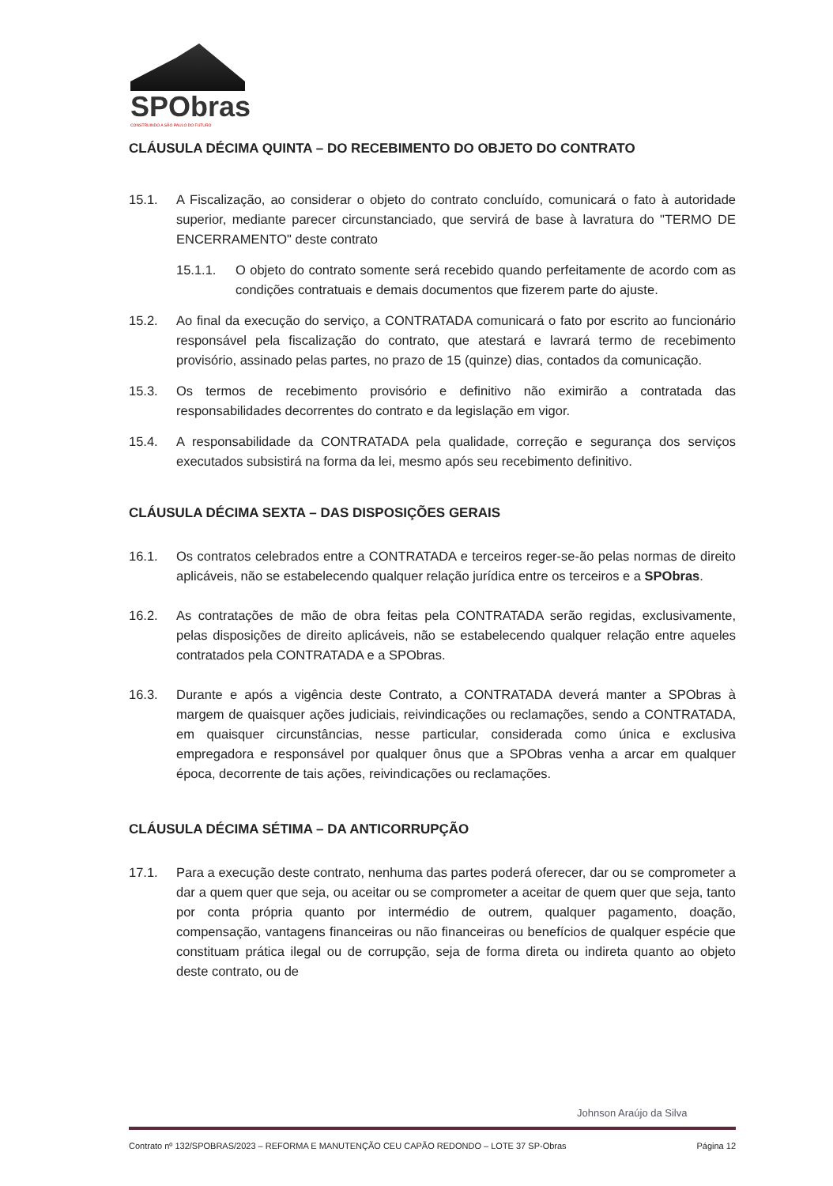SPObras
CONSTRUINDO A SÃO PAULO DO FUTURO
CLÁUSULA DÉCIMA QUINTA – DO RECEBIMENTO DO OBJETO DO CONTRATO
15.1. A Fiscalização, ao considerar o objeto do contrato concluído, comunicará o fato à autoridade superior, mediante parecer circunstanciado, que servirá de base à lavratura do "TERMO DE ENCERRAMENTO" deste contrato
15.1.1. O objeto do contrato somente será recebido quando perfeitamente de acordo com as condições contratuais e demais documentos que fizerem parte do ajuste.
15.2. Ao final da execução do serviço, a CONTRATADA comunicará o fato por escrito ao funcionário responsável pela fiscalização do contrato, que atestará e lavrará termo de recebimento provisório, assinado pelas partes, no prazo de 15 (quinze) dias, contados da comunicação.
15.3. Os termos de recebimento provisório e definitivo não eximirão a contratada das responsabilidades decorrentes do contrato e da legislação em vigor.
15.4. A responsabilidade da CONTRATADA pela qualidade, correção e segurança dos serviços executados subsistirá na forma da lei, mesmo após seu recebimento definitivo.
CLÁUSULA DÉCIMA SEXTA – DAS DISPOSIÇÕES GERAIS
16.1. Os contratos celebrados entre a CONTRATADA e terceiros reger-se-ão pelas normas de direito aplicáveis, não se estabelecendo qualquer relação jurídica entre os terceiros e a SPObras.
16.2. As contratações de mão de obra feitas pela CONTRATADA serão regidas, exclusivamente, pelas disposições de direito aplicáveis, não se estabelecendo qualquer relação entre aqueles contratados pela CONTRATADA e a SPObras.
16.3. Durante e após a vigência deste Contrato, a CONTRATADA deverá manter a SPObras à margem de quaisquer ações judiciais, reivindicações ou reclamações, sendo a CONTRATADA, em quaisquer circunstâncias, nesse particular, considerada como única e exclusiva empregadora e responsável por qualquer ônus que a SPObras venha a arcar em qualquer época, decorrente de tais ações, reivindicações ou reclamações.
CLÁUSULA DÉCIMA SÉTIMA – DA ANTICORRUPÇÃO
17.1. Para a execução deste contrato, nenhuma das partes poderá oferecer, dar ou se comprometer a dar a quem quer que seja, ou aceitar ou se comprometer a aceitar de quem quer que seja, tanto por conta própria quanto por intermédio de outrem, qualquer pagamento, doação, compensação, vantagens financeiras ou não financeiras ou benefícios de qualquer espécie que constituam prática ilegal ou de corrupção, seja de forma direta ou indireta quanto ao objeto deste contrato, ou de
Johnson Araújo da Silva
Contrato nº 132/SPOBRAS/2023 – REFORMA E MANUTENÇÃO CEU CAPÃO REDONDO – LOTE 37 SP-Obras Página 12